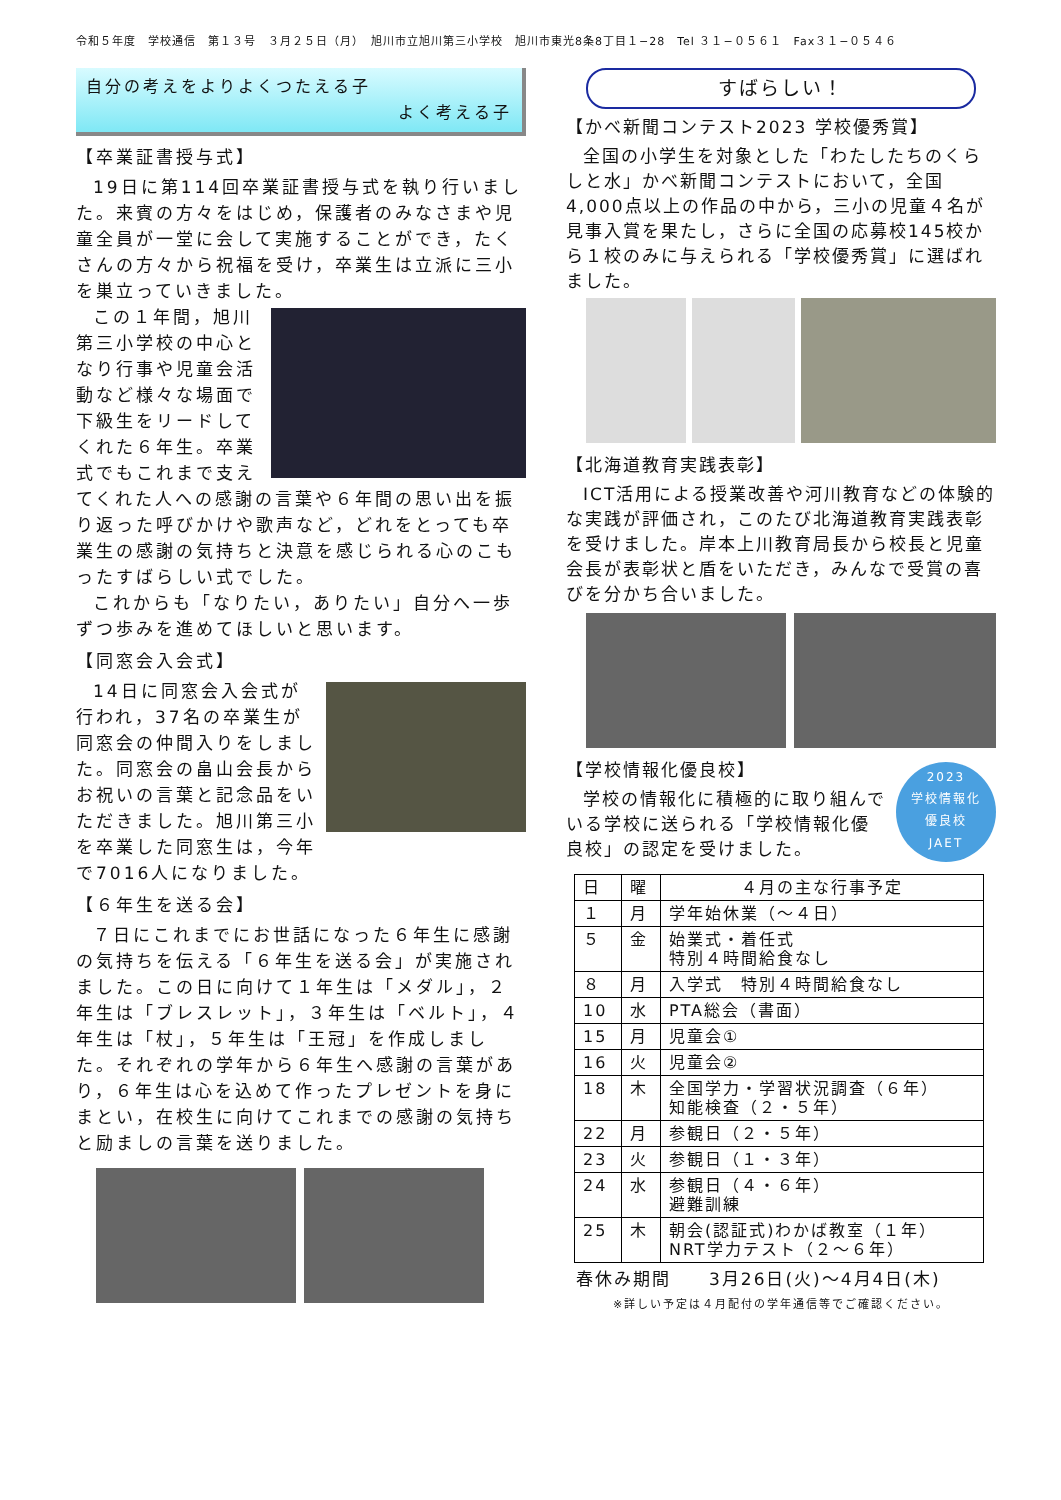令和５年度　学校通信　第１３号　３月２５日（月）　旭川市立旭川第三小学校　旭川市東光8条8丁目１−28　Tel ３１−０５６１　Fax３１−０５４６
自分の考えをよりよくつたえる子
よく考える子
【卒業証書授与式】
19日に第114回卒業証書授与式を執り行いました。来賓の方々をはじめ，保護者のみなさまや児童全員が一堂に会して実施することができ，たくさんの方々から祝福を受け，卒業生は立派に三小を巣立っていきました。
この１年間，旭川第三小学校の中心となり行事や児童会活動など様々な場面で下級生をリードしてくれた６年生。卒業式でもこれまで支えてくれた人への感謝の言葉や６年間の思い出を振り返った呼びかけや歌声など，どれをとっても卒業生の感謝の気持ちと決意を感じられる心のこもったすばらしい式でした。
これからも「なりたい，ありたい」自分へ一歩ずつ歩みを進めてほしいと思います。
【同窓会入会式】
14日に同窓会入会式が行われ，37名の卒業生が同窓会の仲間入りをしました。同窓会の畠山会長からお祝いの言葉と記念品をいただきました。旭川第三小を卒業した同窓生は，今年で7016人になりました。
【６年生を送る会】
７日にこれまでにお世話になった６年生に感謝の気持ちを伝える「６年生を送る会」が実施されました。この日に向けて１年生は「メダル」，２年生は「ブレスレット」，３年生は「ベルト」，４年生は「杖」，５年生は「王冠」を作成しました。それぞれの学年から６年生へ感謝の言葉があり，６年生は心を込めて作ったプレゼントを身にまとい，在校生に向けてこれまでの感謝の気持ちと励ましの言葉を送りました。
すばらしい！
【かべ新聞コンテスト2023 学校優秀賞】
全国の小学生を対象とした「わたしたちのくらしと水」かべ新聞コンテストにおいて，全国4,000点以上の作品の中から，三小の児童４名が見事入賞を果たし，さらに全国の応募校145校から１校のみに与えられる「学校優秀賞」に選ばれました。
【北海道教育実践表彰】
ICT活用による授業改善や河川教育などの体験的な実践が評価され，このたび北海道教育実践表彰を受けました。岸本上川教育局長から校長と児童会長が表彰状と盾をいただき，みんなで受賞の喜びを分かち合いました。
2023
学校情報化
優良校
JAET
【学校情報化優良校】
学校の情報化に積極的に取り組んでいる学校に送られる「学校情報化優良校」の認定を受けました。
| 日 | 曜 | ４月の主な行事予定 |
| --- | --- | --- |
| １ | 月 | 学年始休業（～４日） |
| ５ | 金 | 始業式・着任式 特別４時間給食なし |
| ８ | 月 | 入学式 特別４時間給食なし |
| 10 | 水 | PTA総会（書面） |
| 15 | 月 | 児童会① |
| 16 | 火 | 児童会② |
| 18 | 木 | 全国学力・学習状況調査（６年） 知能検査（２・５年） |
| 22 | 月 | 参観日（２・５年） |
| 23 | 火 | 参観日（１・３年） |
| 24 | 水 | 参観日（４・６年） 避難訓練 |
| 25 | 木 | 朝会(認証式)わかば教室（１年） NRT学力テスト（２～６年） |
春休み期間　　3月26日(火)～4月4日(木)
※詳しい予定は４月配付の学年通信等でご確認ください。